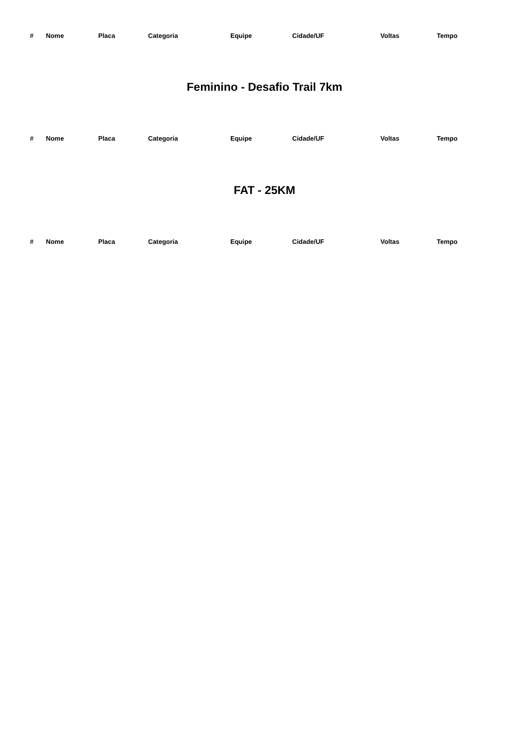| # | Nome | Placa | Categoria | Equipe | Cidade/UF | Voltas | Tempo |
| --- | --- | --- | --- | --- | --- | --- | --- |
Feminino - Desafio Trail 7km
| # | Nome | Placa | Categoria | Equipe | Cidade/UF | Voltas | Tempo |
| --- | --- | --- | --- | --- | --- | --- | --- |
FAT - 25KM
| # | Nome | Placa | Categoria | Equipe | Cidade/UF | Voltas | Tempo |
| --- | --- | --- | --- | --- | --- | --- | --- |